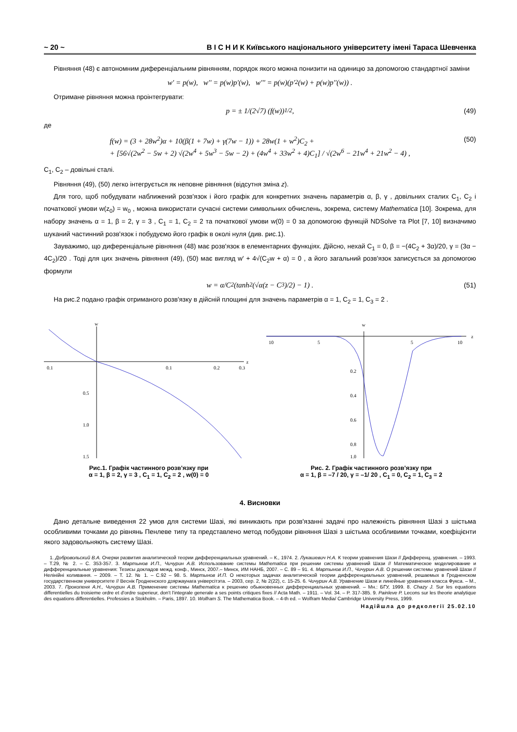~ 20 ~ В І С Н И К Київського національного університету імені Тараса Шевченка
Рівняння (48) є автономним диференціальним рівнянням, порядок якого можна понизити на одиницю за допомогою стандартної заміни
w' = p(w), w'' = p(w)p'(w), w''' = p(w)(p'<sup>2</sup>(w) + p(w)p''(w)) .
Отримане рівняння можна проінтегрувати:
p = ± 1/(2√7) (f(w))<sup>1/2</sup> , (49)
де
f(w) = (3 + 28w<sup>2</sup>)α + 10(β(1 + 7w) + γ(7w − 1)) + 28w(1 + w<sup>2</sup>)C<sub>2</sub> +
+ [56√(2w<sup>2</sup> − 5w + 2) √(2w<sup>4</sup> + 5w<sup>3</sup> − 5w − 2) + (4w<sup>4</sup> + 33w<sup>2</sup> + 4)C<sub>1</sub>] / √(2w<sup>6</sup> − 21w<sup>4</sup> + 21w<sup>2</sup> − 4) ,
(50)
C<sub>1</sub>, C<sub>2</sub> – довільні сталі.
Рівняння (49), (50) легко інтегрується як неповне рівняння (відсутня зміна z).
Для того, щоб побудувати наближений розв'язок і його графік для конкретних значень параметрів α, β, γ , довільних сталих C<sub>1</sub>, C<sub>2</sub> і початкової умови w(z<sub>0</sub>) = w<sub>0</sub> , можна використати сучасні системи символьних обчислень, зокрема, систему Mathematica [10]. Зокрема, для набору значень α = 1, β = 2, γ = 3 , C<sub>1</sub> = 1, C<sub>2</sub> = 2 та початкової умови w(0) = 0 за допомогою функцій NDSolve та Plot [7, 10] визначимо шуканий частинний розв'язок і побудуємо його графік в околі нуля (див. рис.1).
Зауважимо, що диференціальне рівняння (48) має розв'язок в елементарних функціях. Дійсно, нехай C<sub>1</sub> = 0, β = −(4C<sub>2</sub> + 3α)/20, γ = (3α − 4C<sub>2</sub>)/20 . Тоді для цих значень рівняння (49), (50) має вигляд w' + 4√(C<sub>2</sub>w + α) = 0 , а його загальний розв'язок записується за допомогою формули
w = α/C<sub>2</sub> (tanh<sup>2</sup>(√α(z − C<sub>3</sub>)/2) − 1) . (51)
На рис.2 подано графік отриманого розв'язку в дійсній площині для значень параметрів α = 1, C<sub>2</sub> = 1, C<sub>3</sub> = 2 .
w
z
0.1
0.1
0.2
0.3
0.5
1.0
1.5
Рис.1. Графік частинного розв'язку при
α = 1, β = 2, γ = 3 , C<sub>1</sub> = 1, C<sub>2</sub> = 2 , w(0) = 0
w
z
10
5
5
10
0.2
0.4
0.6
0.8
1.0
Рис. 2. Графік частинного розв'язку при
α = 1, β = –7 / 20, γ = –1/ 20 , C<sub>1</sub> = 0, C<sub>2</sub> = 1, C<sub>3</sub> = 2
4. Висновки
Дано детальне виведення 22 умов для системи Шазі, які виникають при розв'язанні задачі про належність рівняння Шазі з шістьма особливими точками до рівнянь Пенлеве типу та представлено метод побудови рівняння Шазі з шістьма особливими точками, коефіцієнти якого задовольняють систему Шазі.
1. Добровольский В.А. Очерки развития аналитической теории дифференциальных уравнений. – К., 1974. 2. Лукашевич Н.А. К теории уравнения Шази // Дифференц. уравнения. – 1993. – Т.29, № 2. – С. 353-357. 3. Мартынов И.П., Чичурин А.В. Использование системы Mathematica при решении системы уравнений Шази // Математическое моделирование и дифференциальные уравнения: Тезисы докладов межд. конф., Минск, 2007.– Минск, ИМ НАНБ, 2007. – С. 89 – 91. 4. Мартынов И.П., Чичурин А.В. О решении системы уравнений Шази // Нелінійні коливання. – 2009. – Т. 12. № 1. – С.92 – 98. 5. Мартынов И.П. О некоторых задачах аналитической теории дифференциальных уравнений, решаемых в Гродненском государственном университете // Веснік Гродненского дзяржаунага універсітэта. – 2003, сер. 2, № 2(22), с. 15-25. 6. Чичурин А.В. Уравнение Шази и линейные уравнения класса Фукса. – М., 2003. 7. Прокопеня А.Н., Чичурин А.В. Применение системы Mathematica к решению обыкновенных дифференциальных уравнений. – Мн.: БГУ, 1999. 8. Chazy J. Sur les equations differentielles du troisieme ordre et d'ordre superieur, don't l'integrale generale a ses points critiques fixes // Acta Math. – 1911. – Vol. 34. – P. 317-385. 9. Painleve P. Lecons sur les theorie analytique des equations differentielles. Professies a Stokholm. – Paris, 1897. 10. Wolfram S. The Mathematica Book. – 4-th ed. – Wolfram Media/ Cambridge University Press, 1999.
Надійшла до редколегії 25.02.10